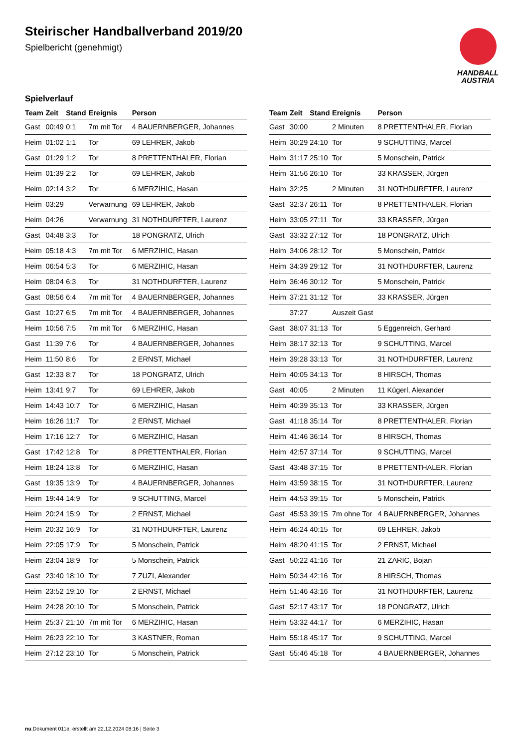HANDBALL
AUSTRIA
Steirischer Handballverband 2019/20
Spielbericht (genehmigt)
Spielverlauf
| Team | Zeit | Stand | Ereignis | Person |
| --- | --- | --- | --- | --- |
| Gast | 00:49 | 0:1 | 7m mit Tor | 4 BAUERNBERGER, Johannes |
| Heim | 01:02 | 1:1 | Tor | 69 LEHRER, Jakob |
| Gast | 01:29 | 1:2 | Tor | 8 PRETTENTHALER, Florian |
| Heim | 01:39 | 2:2 | Tor | 69 LEHRER, Jakob |
| Heim | 02:14 | 3:2 | Tor | 6 MERZIHIC, Hasan |
| Heim | 03:29 | | Verwarnung | 69 LEHRER, Jakob |
| Heim | 04:26 | | Verwarnung | 31 NOTHDURFTER, Laurenz |
| Gast | 04:48 | 3:3 | Tor | 18 PONGRATZ, Ulrich |
| Heim | 05:18 | 4:3 | 7m mit Tor | 6 MERZIHIC, Hasan |
| Heim | 06:54 | 5:3 | Tor | 6 MERZIHIC, Hasan |
| Heim | 08:04 | 6:3 | Tor | 31 NOTHDURFTER, Laurenz |
| Gast | 08:56 | 6:4 | 7m mit Tor | 4 BAUERNBERGER, Johannes |
| Gast | 10:27 | 6:5 | 7m mit Tor | 4 BAUERNBERGER, Johannes |
| Heim | 10:56 | 7:5 | 7m mit Tor | 6 MERZIHIC, Hasan |
| Gast | 11:39 | 7:6 | Tor | 4 BAUERNBERGER, Johannes |
| Heim | 11:50 | 8:6 | Tor | 2 ERNST, Michael |
| Gast | 12:33 | 8:7 | Tor | 18 PONGRATZ, Ulrich |
| Heim | 13:41 | 9:7 | Tor | 69 LEHRER, Jakob |
| Heim | 14:43 | 10:7 | Tor | 6 MERZIHIC, Hasan |
| Heim | 16:26 | 11:7 | Tor | 2 ERNST, Michael |
| Heim | 17:16 | 12:7 | Tor | 6 MERZIHIC, Hasan |
| Gast | 17:42 | 12:8 | Tor | 8 PRETTENTHALER, Florian |
| Heim | 18:24 | 13:8 | Tor | 6 MERZIHIC, Hasan |
| Gast | 19:35 | 13:9 | Tor | 4 BAUERNBERGER, Johannes |
| Heim | 19:44 | 14:9 | Tor | 9 SCHUTTING, Marcel |
| Heim | 20:24 | 15:9 | Tor | 2 ERNST, Michael |
| Heim | 20:32 | 16:9 | Tor | 31 NOTHDURFTER, Laurenz |
| Heim | 22:05 | 17:9 | Tor | 5 Monschein, Patrick |
| Heim | 23:04 | 18:9 | Tor | 5 Monschein, Patrick |
| Gast | 23:40 | 18:10 | Tor | 7 ZUZI, Alexander |
| Heim | 23:52 | 19:10 | Tor | 2 ERNST, Michael |
| Heim | 24:28 | 20:10 | Tor | 5 Monschein, Patrick |
| Heim | 25:37 | 21:10 | 7m mit Tor | 6 MERZIHIC, Hasan |
| Heim | 26:23 | 22:10 | Tor | 3 KASTNER, Roman |
| Heim | 27:12 | 23:10 | Tor | 5 Monschein, Patrick |
| Team | Zeit | Stand | Ereignis | Person |
| --- | --- | --- | --- | --- |
| Gast | 30:00 | | 2 Minuten | 8 PRETTENTHALER, Florian |
| Heim | 30:29 | 24:10 | Tor | 9 SCHUTTING, Marcel |
| Heim | 31:17 | 25:10 | Tor | 5 Monschein, Patrick |
| Heim | 31:56 | 26:10 | Tor | 33 KRASSER, Jürgen |
| Heim | 32:25 | | 2 Minuten | 31 NOTHDURFTER, Laurenz |
| Gast | 32:37 | 26:11 | Tor | 8 PRETTENTHALER, Florian |
| Heim | 33:05 | 27:11 | Tor | 33 KRASSER, Jürgen |
| Gast | 33:32 | 27:12 | Tor | 18 PONGRATZ, Ulrich |
| Heim | 34:06 | 28:12 | Tor | 5 Monschein, Patrick |
| Heim | 34:39 | 29:12 | Tor | 31 NOTHDURFTER, Laurenz |
| Heim | 36:46 | 30:12 | Tor | 5 Monschein, Patrick |
| Heim | 37:21 | 31:12 | Tor | 33 KRASSER, Jürgen |
| | 37:27 | | Auszeit Gast | |
| Gast | 38:07 | 31:13 | Tor | 5 Eggenreich, Gerhard |
| Heim | 38:17 | 32:13 | Tor | 9 SCHUTTING, Marcel |
| Heim | 39:28 | 33:13 | Tor | 31 NOTHDURFTER, Laurenz |
| Heim | 40:05 | 34:13 | Tor | 8 HIRSCH, Thomas |
| Gast | 40:05 | | 2 Minuten | 11 Kügerl, Alexander |
| Heim | 40:39 | 35:13 | Tor | 33 KRASSER, Jürgen |
| Gast | 41:18 | 35:14 | Tor | 8 PRETTENTHALER, Florian |
| Heim | 41:46 | 36:14 | Tor | 8 HIRSCH, Thomas |
| Heim | 42:57 | 37:14 | Tor | 9 SCHUTTING, Marcel |
| Gast | 43:48 | 37:15 | Tor | 8 PRETTENTHALER, Florian |
| Heim | 43:59 | 38:15 | Tor | 31 NOTHDURFTER, Laurenz |
| Heim | 44:53 | 39:15 | Tor | 5 Monschein, Patrick |
| Gast | 45:53 | 39:15 | 7m ohne Tor | 4 BAUERNBERGER, Johannes |
| Heim | 46:24 | 40:15 | Tor | 69 LEHRER, Jakob |
| Heim | 48:20 | 41:15 | Tor | 2 ERNST, Michael |
| Gast | 50:22 | 41:16 | Tor | 21 ZARIC, Bojan |
| Heim | 50:34 | 42:16 | Tor | 8 HIRSCH, Thomas |
| Heim | 51:46 | 43:16 | Tor | 31 NOTHDURFTER, Laurenz |
| Gast | 52:17 | 43:17 | Tor | 18 PONGRATZ, Ulrich |
| Heim | 53:32 | 44:17 | Tor | 6 MERZIHIC, Hasan |
| Heim | 55:18 | 45:17 | Tor | 9 SCHUTTING, Marcel |
| Gast | 55:46 | 45:18 | Tor | 4 BAUERNBERGER, Johannes |
nu.Dokument 011e, erstellt am 22.12.2024 08:16 | Seite 3